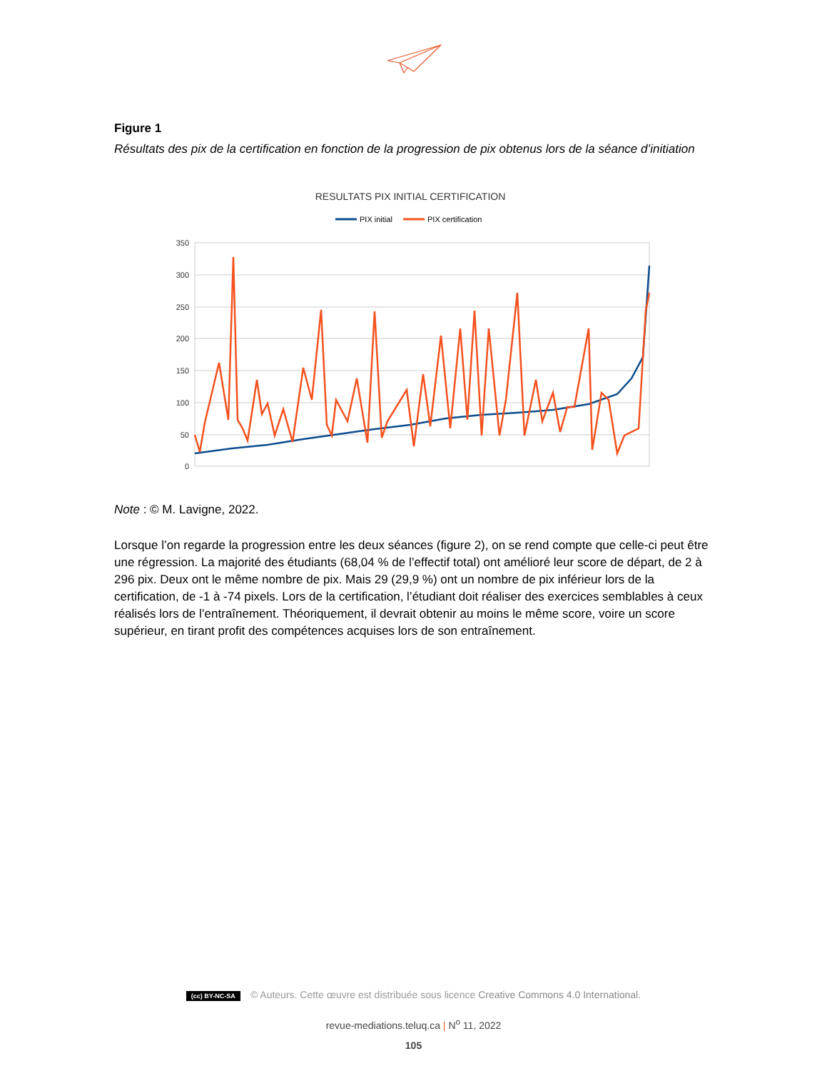Figure 1
Résultats des pix de la certification en fonction de la progression de pix obtenus lors de la séance d’initiation
RESULTATS PIX INITIAL CERTIFICATION
PIX initial
PIX certification
350
300
250
200
150
100
50
0
Note : © M. Lavigne, 2022.
Lorsque l’on regarde la progression entre les deux séances (figure 2), on se rend compte que celle-ci peut être une régression. La majorité des étudiants (68,04 % de l’effectif total) ont amélioré leur score de départ, de 2 à 296 pix. Deux ont le même nombre de pix. Mais 29 (29,9 %) ont un nombre de pix inférieur lors de la certification, de -1 à -74 pixels. Lors de la certification, l’étudiant doit réaliser des exercices semblables à ceux réalisés lors de l’entraînement. Théoriquement, il devrait obtenir au moins le même score, voire un score supérieur, en tirant profit des compétences acquises lors de son entraînement.
(cc) BY-NC-SA © Auteurs. Cette œuvre est distribuée sous licence Creative Commons 4.0 International.
revue-mediations.teluq.ca | N<sup>o</sup> 11, 2022
105